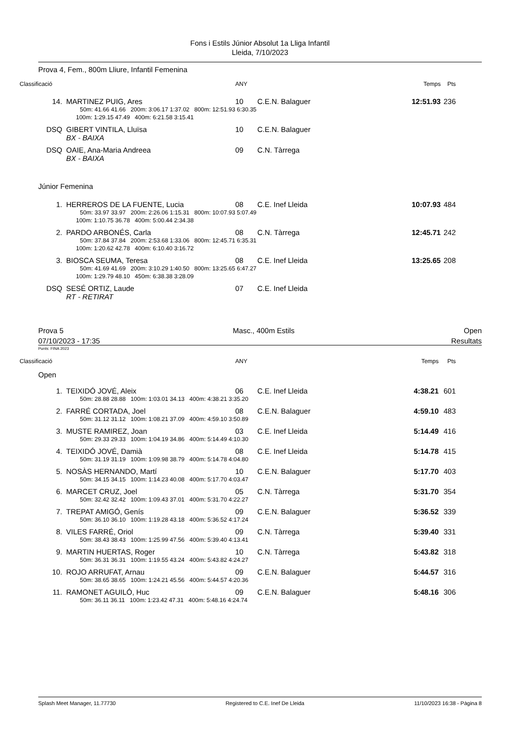Fons i Estils Júnior Absolut 1a Lliga Infantil
Lleida, 7/10/2023
Prova 4, Fem., 800m Lliure, Infantil Femenina
| Classificació | | ANY | | Temps | Pts |
| 14. | MARTINEZ PUIG, Ares | 10 | C.E.N. Balaguer | 12:51.93 | 236 |
| | 50m: 41.66 41.66 200m: 3:06.17 1:37.02 800m: 12:51.93 6:30.35 | | | | |
| | 100m: 1:29.15 47.49 400m: 6:21.58 3:15.41 | | | | |
| DSQ | GIBERT VINTILA, Lluïsa | 10 | C.E.N. Balaguer | | |
| | BX - BAIXA | | | | |
| DSQ | OAIE, Ana-Maria Andreea | 09 | C.N. Tàrrega | | |
| | BX - BAIXA | | | | |
| Júnior Femenina | | | | | |
| 1. | HERREROS DE LA FUENTE, Lucia | 08 | C.E. Inef Lleida | 10:07.93 | 484 |
| | 50m: 33.97 33.97 200m: 2:26.06 1:15.31 800m: 10:07.93 5:07.49 | | | | |
| | 100m: 1:10.75 36.78 400m: 5:00.44 2:34.38 | | | | |
| 2. | PARDO ARBONÉS, Carla | 08 | C.N. Tàrrega | 12:45.71 | 242 |
| | 50m: 37.84 37.84 200m: 2:53.68 1:33.06 800m: 12:45.71 6:35.31 | | | | |
| | 100m: 1:20.62 42.78 400m: 6:10.40 3:16.72 | | | | |
| 3. | BIOSCA SEUMA, Teresa | 08 | C.E. Inef Lleida | 13:25.65 | 208 |
| | 50m: 41.69 41.69 200m: 3:10.29 1:40.50 800m: 13:25.65 6:47.27 | | | | |
| | 100m: 1:29.79 48.10 450m: 6:38.38 3:28.09 | | | | |
| DSQ | SESÉ ORTIZ, Laude | 07 | C.E. Inef Lleida | | |
| | RT - RETIRAT | | | | |
Prova 5 Masc., 400m Estils Open
07/10/2023 - 17:35 Resultats
Punts: FINA 2023
| Classificació | | ANY | | Temps | Pts |
| Open | | | | | |
| 1. | TEIXIDÓ JOVÉ, Aleix | 06 | C.E. Inef Lleida | 4:38.21 | 601 |
| | 50m: 28.88 28.88 100m: 1:03.01 34.13 400m: 4:38.21 3:35.20 | | | | |
| 2. | FARRÉ CORTADA, Joel | 08 | C.E.N. Balaguer | 4:59.10 | 483 |
| | 50m: 31.12 31.12 100m: 1:08.21 37.09 400m: 4:59.10 3:50.89 | | | | |
| 3. | MUSTE RAMIREZ, Joan | 03 | C.E. Inef Lleida | 5:14.49 | 416 |
| | 50m: 29.33 29.33 100m: 1:04.19 34.86 400m: 5:14.49 4:10.30 | | | | |
| 4. | TEIXIDÓ JOVÉ, Damià | 08 | C.E. Inef Lleida | 5:14.78 | 415 |
| | 50m: 31.19 31.19 100m: 1:09.98 38.79 400m: 5:14.78 4:04.80 | | | | |
| 5. | NOSÀS HERNANDO, Martí | 10 | C.E.N. Balaguer | 5:17.70 | 403 |
| | 50m: 34.15 34.15 100m: 1:14.23 40.08 400m: 5:17.70 4:03.47 | | | | |
| 6. | MARCET CRUZ, Joel | 05 | C.N. Tàrrega | 5:31.70 | 354 |
| | 50m: 32.42 32.42 100m: 1:09.43 37.01 400m: 5:31.70 4:22.27 | | | | |
| 7. | TREPAT AMIGÓ, Genís | 09 | C.E.N. Balaguer | 5:36.52 | 339 |
| | 50m: 36.10 36.10 100m: 1:19.28 43.18 400m: 5:36.52 4:17.24 | | | | |
| 8. | VILES FARRÉ, Oriol | 09 | C.N. Tàrrega | 5:39.40 | 331 |
| | 50m: 38.43 38.43 100m: 1:25.99 47.56 400m: 5:39.40 4:13.41 | | | | |
| 9. | MARTIN HUERTAS, Roger | 10 | C.N. Tàrrega | 5:43.82 | 318 |
| | 50m: 36.31 36.31 100m: 1:19.55 43.24 400m: 5:43.82 4:24.27 | | | | |
| 10. | ROJO ARRUFAT, Arnau | 09 | C.E.N. Balaguer | 5:44.57 | 316 |
| | 50m: 38.65 38.65 100m: 1:24.21 45.56 400m: 5:44.57 4:20.36 | | | | |
| 11. | RAMONET AGUILÓ, Huc | 09 | C.E.N. Balaguer | 5:48.16 | 306 |
| | 50m: 36.11 36.11 100m: 1:23.42 47.31 400m: 5:48.16 4:24.74 | | | | |
Splash Meet Manager, 11.77730 Registered to C.E. Inef De Lleida 11/10/2023 16:38 - Pàgina 8